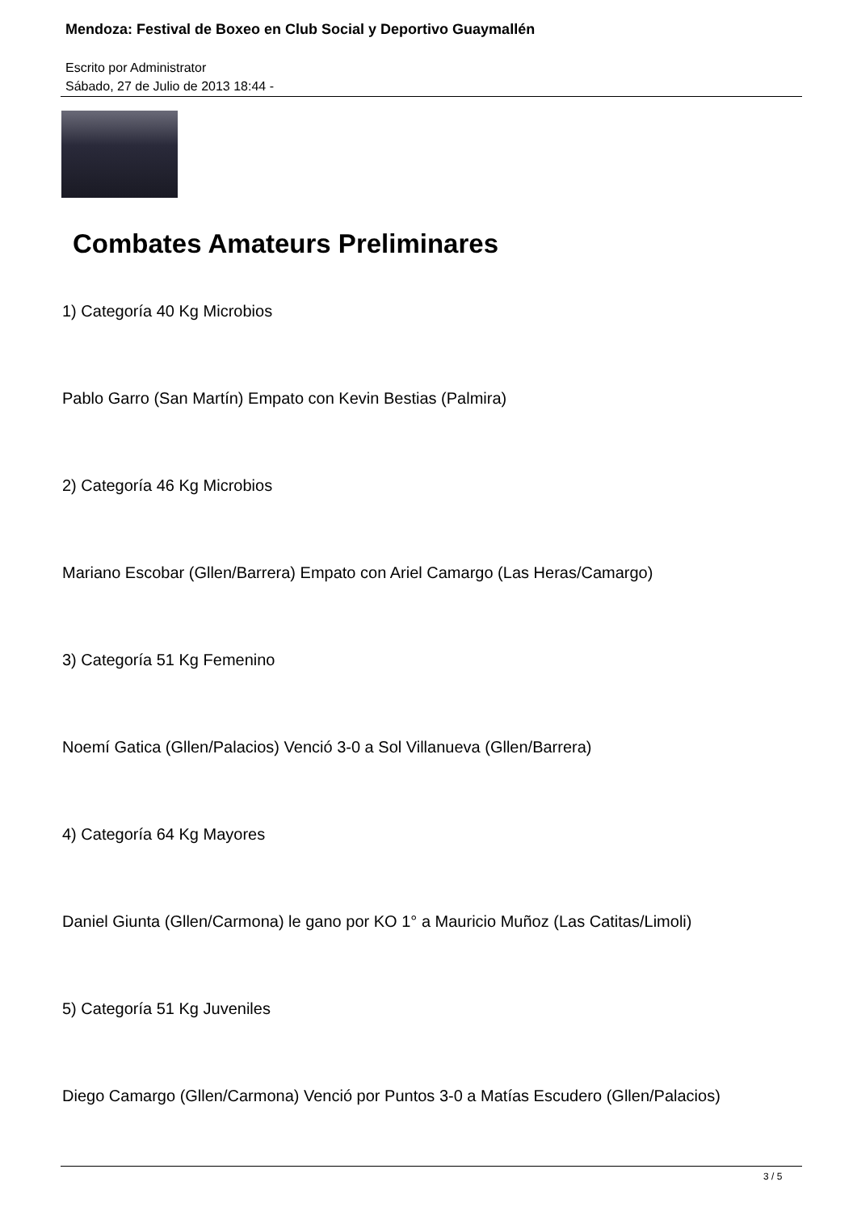Mendoza: Festival de Boxeo en Club Social y Deportivo Guaymallén
Escrito por Administrator
Sábado, 27 de Julio de 2013 18:44 -
Combates Amateurs Preliminares
1) Categoría 40 Kg Microbios
Pablo Garro (San Martín) Empato con Kevin Bestias (Palmira)
2) Categoría 46 Kg Microbios
Mariano Escobar (Gllen/Barrera) Empato con Ariel Camargo (Las Heras/Camargo)
3) Categoría 51 Kg Femenino
Noemí Gatica (Gllen/Palacios) Venció 3-0 a Sol Villanueva (Gllen/Barrera)
4) Categoría 64 Kg Mayores
Daniel Giunta (Gllen/Carmona) le gano por KO 1° a Mauricio Muñoz (Las Catitas/Limoli)
5) Categoría 51 Kg Juveniles
Diego Camargo (Gllen/Carmona) Venció por Puntos 3-0 a Matías Escudero (Gllen/Palacios)
3 / 5